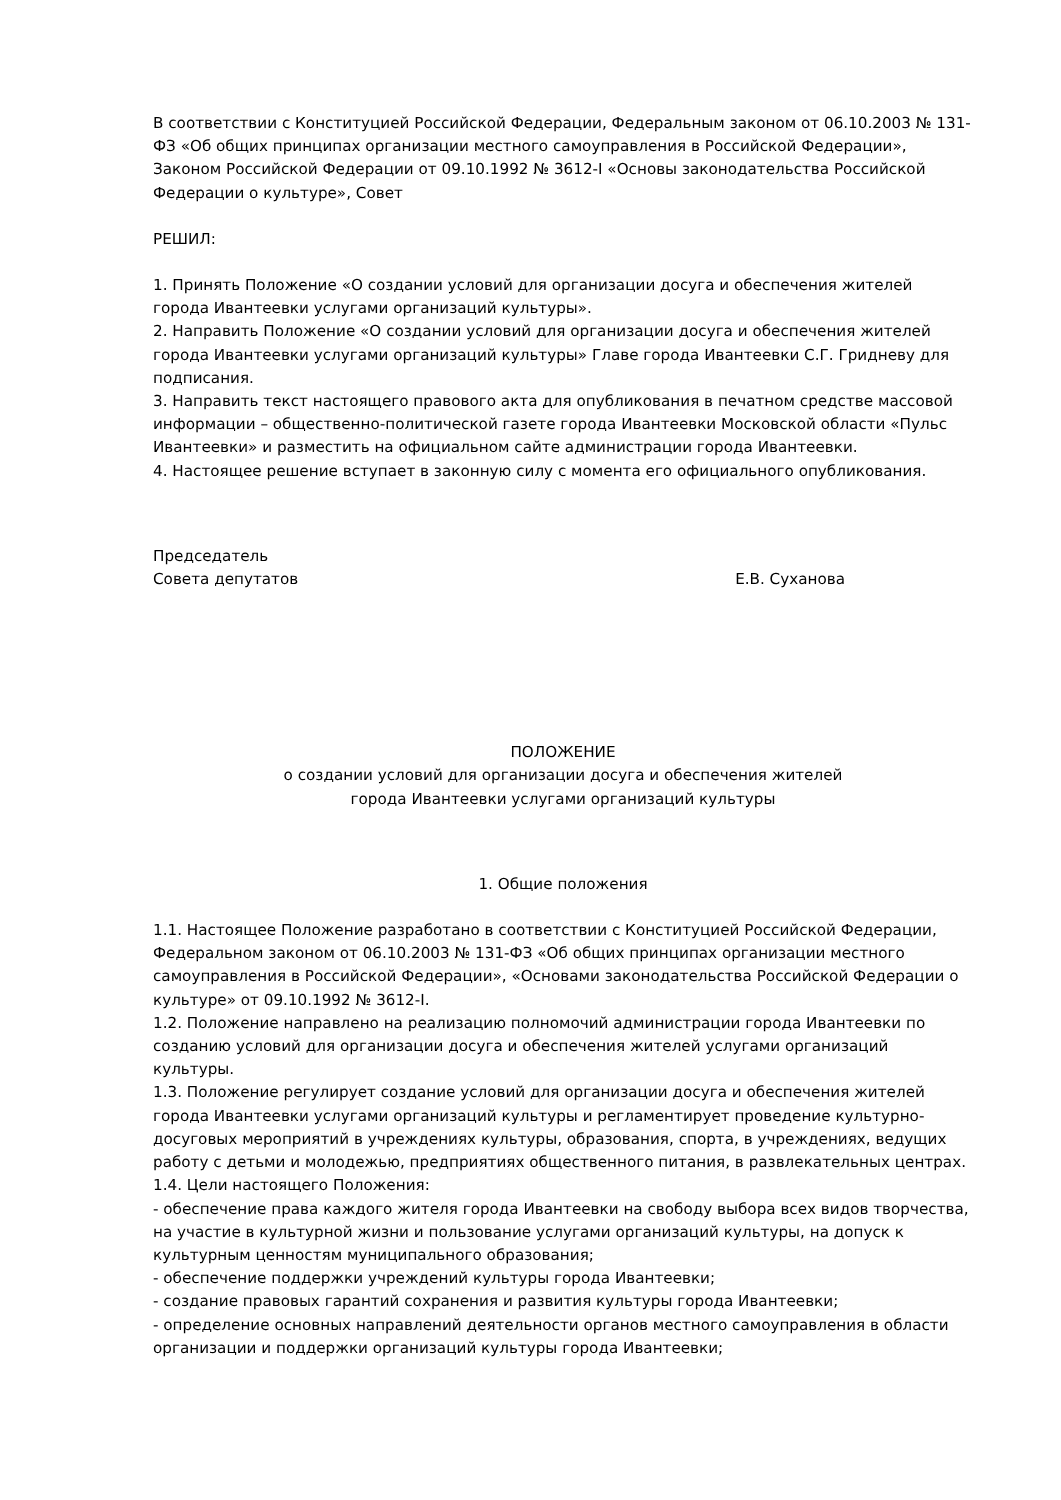В соответствии с Конституцией Российской Федерации, Федеральным законом от 06.10.2003 № 131-ФЗ «Об общих принципах организации местного самоуправления в Российской Федерации», Законом Российской Федерации от 09.10.1992 № 3612-I «Основы законодательства Российской Федерации о культуре», Совет
РЕШИЛ:
1. Принять Положение «О создании условий для организации досуга и обеспечения жителей города Ивантеевки услугами организаций культуры».
2. Направить Положение «О создании условий для организации досуга и обеспечения жителей города Ивантеевки услугами организаций культуры» Главе города Ивантеевки С.Г. Гридневу для подписания.
3. Направить текст настоящего правового акта для опубликования в печатном средстве массовой информации – общественно-политической газете города Ивантеевки Московской области «Пульс Ивантеевки» и разместить на официальном сайте администрации города Ивантеевки.
4. Настоящее решение вступает в законную силу с момента его официального опубликования.
Председатель
Совета депутатов Е.В. Суханова
ПОЛОЖЕНИЕ
о создании условий для организации досуга и обеспечения жителей
города Ивантеевки услугами организаций культуры
1. Общие положения
1.1. Настоящее Положение разработано в соответствии с Конституцией Российской Федерации, Федеральном законом от 06.10.2003 № 131-ФЗ «Об общих принципах организации местного самоуправления в Российской Федерации», «Основами законодательства Российской Федерации о культуре» от 09.10.1992 № 3612-I.
1.2. Положение направлено на реализацию полномочий администрации города Ивантеевки по созданию условий для организации досуга и обеспечения жителей услугами организаций культуры.
1.3. Положение регулирует создание условий для организации досуга и обеспечения жителей города Ивантеевки услугами организаций культуры и регламентирует проведение культурно-досуговых мероприятий в учреждениях культуры, образования, спорта, в учреждениях, ведущих работу с детьми и молодежью, предприятиях общественного питания, в развлекательных центрах.
1.4. Цели настоящего Положения:
- обеспечение права каждого жителя города Ивантеевки на свободу выбора всех видов творчества, на участие в культурной жизни и пользование услугами организаций культуры, на допуск к культурным ценностям муниципального образования;
- обеспечение поддержки учреждений культуры города Ивантеевки;
- создание правовых гарантий сохранения и развития культуры города Ивантеевки;
- определение основных направлений деятельности органов местного самоуправления в области организации и поддержки организаций культуры города Ивантеевки;